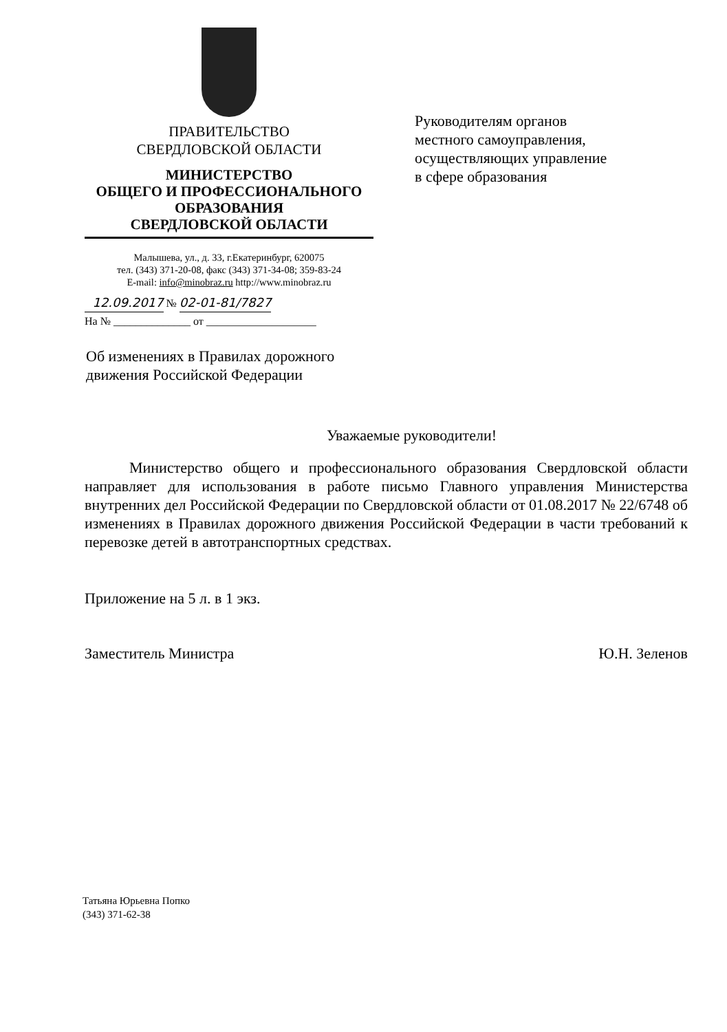ПРАВИТЕЛЬСТВО
СВЕРДЛОВСКОЙ ОБЛАСТИ
МИНИСТЕРСТВО
ОБЩЕГО И ПРОФЕССИОНАЛЬНОГО
ОБРАЗОВАНИЯ
СВЕРДЛОВСКОЙ ОБЛАСТИ
Малышева, ул., д. 33, г.Екатеринбург, 620075
тел. (343) 371-20-08, факс (343) 371-34-08; 359-83-24
E-mail: info@minobraz.ru http://www.minobraz.ru
12.09.2017 № 02-01-81/7827
На № ______________ от ____________________
Руководителям органов
местного самоуправления,
осуществляющих управление
в сфере образования
Об изменениях в Правилах дорожного
движения Российской Федерации
Уважаемые руководители!
Министерство общего и профессионального образования Свердловской области направляет для использования в работе письмо Главного управления Министерства внутренних дел Российской Федерации по Свердловской области от 01.08.2017 № 22/6748 об изменениях в Правилах дорожного движения Российской Федерации в части требований к перевозке детей в автотранспортных средствах.
Приложение на 5 л. в 1 экз.
Заместитель Министра Ю.Н. Зеленов
Татьяна Юрьевна Попко
(343) 371-62-38